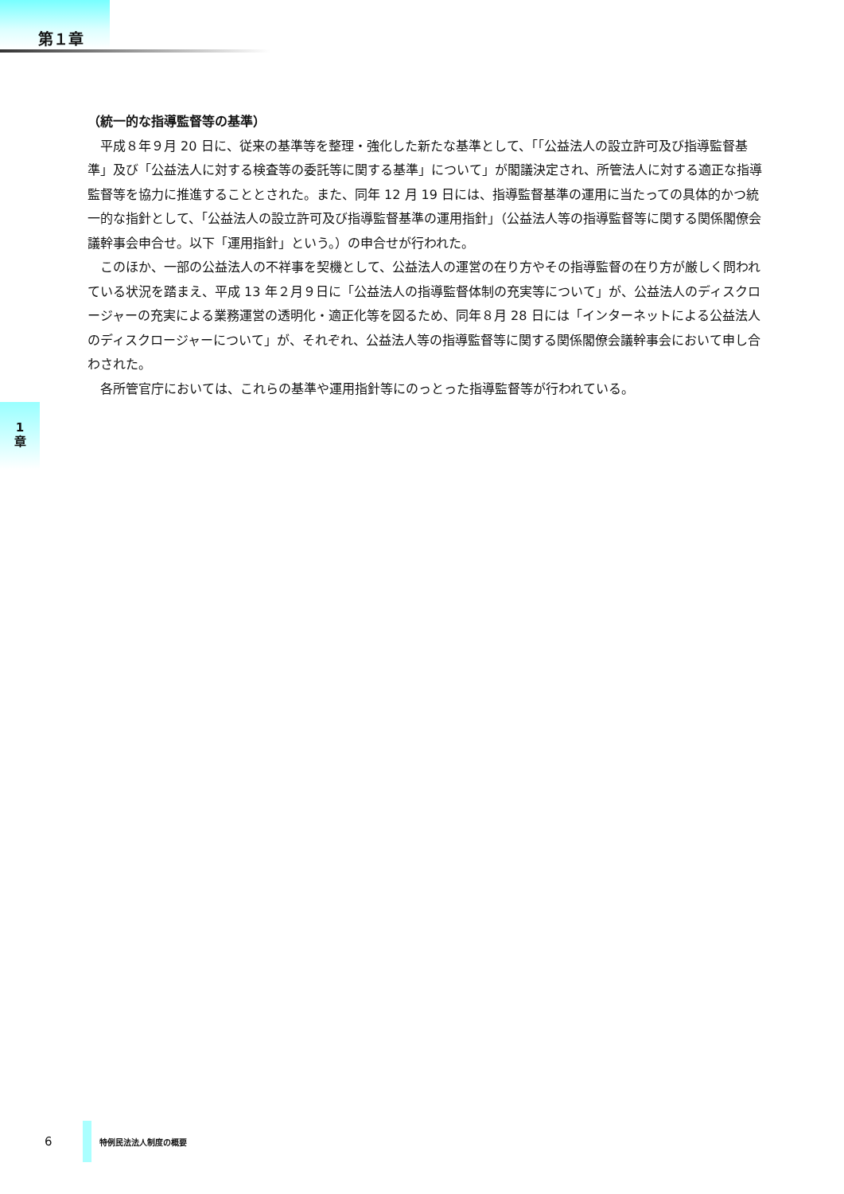第１章
（統一的な指導監督等の基準）
平成８年９月 20 日に、従来の基準等を整理・強化した新たな基準として、｢｢公益法人の設立許可及び指導監督基準」及び「公益法人に対する検査等の委託等に関する基準」について」が閣議決定され、所管法人に対する適正な指導監督等を協力に推進することとされた。また、同年 12 月 19 日には、指導監督基準の運用に当たっての具体的かつ統一的な指針として、｢公益法人の設立許可及び指導監督基準の運用指針」（公益法人等の指導監督等に関する関係閣僚会議幹事会申合せ。以下「運用指針」という。）の申合せが行われた。
このほか、一部の公益法人の不祥事を契機として、公益法人の運営の在り方やその指導監督の在り方が厳しく問われている状況を踏まえ、平成 13 年２月９日に「公益法人の指導監督体制の充実等について」が、公益法人のディスクロージャーの充実による業務運営の透明化・適正化等を図るため、同年８月 28 日には「インターネットによる公益法人のディスクロージャーについて」が、それぞれ、公益法人等の指導監督等に関する関係閣僚会議幹事会において申し合わされた。
各所管官庁においては、これらの基準や運用指針等にのっとった指導監督等が行われている。
1
章
6
特例民法法人制度の概要